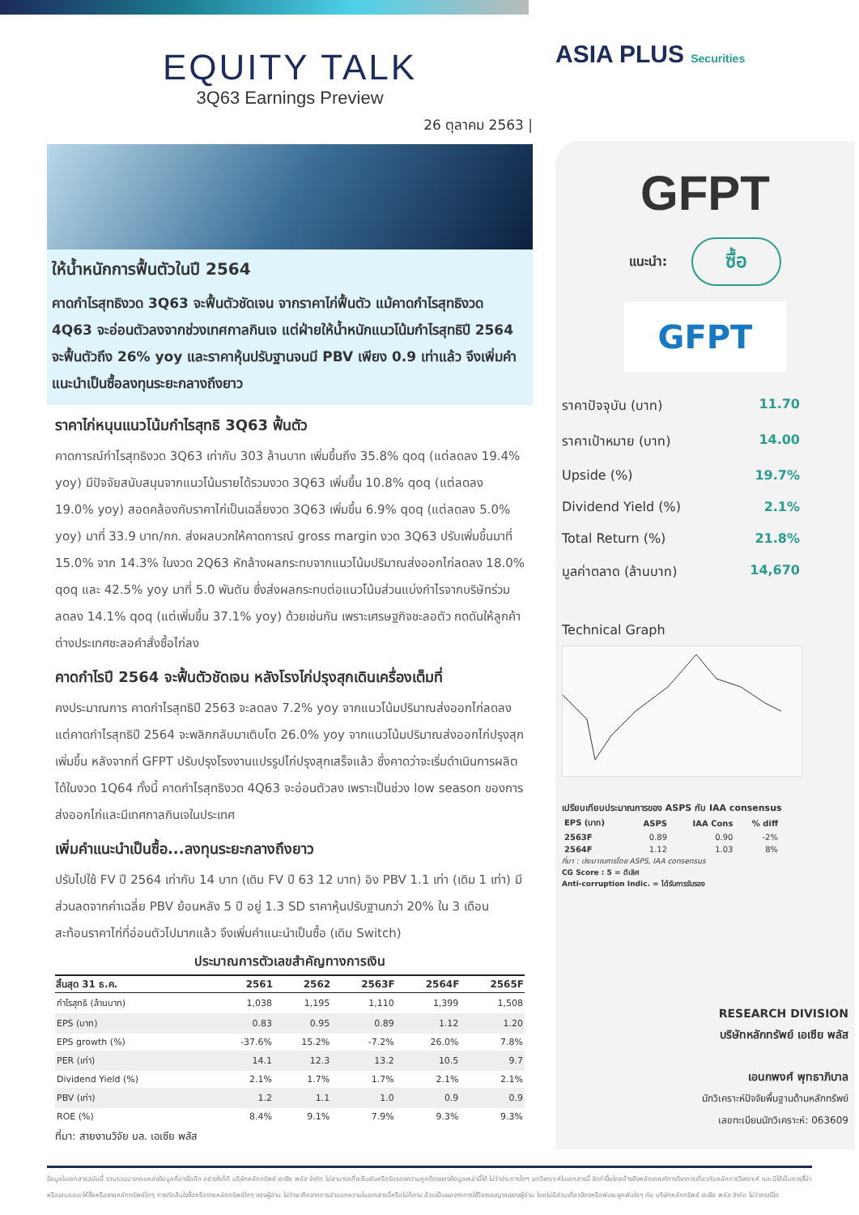EQUITY TALK
3Q63 Earnings Preview
26 ตุลาคม 2563 |
ให้น้ำหนักการฟื้นตัวในปี 2564
คาดกำไรสุทธิงวด 3Q63 จะฟื้นตัวชัดเจน จากราคาไก่ฟื้นตัว แม้คาดกำไรสุทธิงวด 4Q63 จะอ่อนตัวลงจากช่วงเทศกาลกินเจ แต่ฝ่ายให้น้ำหนักแนวโน้มกำไรสุทธิปี 2564 จะฟื้นตัวถึง 26% yoy และราคาหุ้นปรับฐานจนมี PBV เพียง 0.9 เท่าแล้ว จึงเพิ่มคำแนะนำเป็นซื้อลงทุนระยะกลางถึงยาว
ราคาไก่หนุนแนวโน้มกำไรสุทธิ 3Q63 ฟื้นตัว
คาดการณ์กำไรสุทธิงวด 3Q63 เท่ากับ 303 ล้านบาท เพิ่มขึ้นถึง 35.8% qoq (แต่ลดลง 19.4% yoy) มีปัจจัยสนับสนุนจากแนวโน้มรายได้รวมงวด 3Q63 เพิ่มขึ้น 10.8% qoq (แต่ลดลง 19.0% yoy) สอดคล้องกับราคาไก่เป็นเฉลี่ยงวด 3Q63 เพิ่มขึ้น 6.9% qoq (แต่ลดลง 5.0% yoy) มาที่ 33.9 บาท/กก. ส่งผลบวกให้คาดการณ์ gross margin งวด 3Q63 ปรับเพิ่มขึ้นมาที่ 15.0% จาก 14.3% ในงวด 2Q63 หักล้างผลกระทบจากแนวโน้มปริมาณส่งออกไก่ลดลง 18.0% qoq และ 42.5% yoy มาที่ 5.0 พันตัน ซึ่งส่งผลกระทบต่อแนวโน้มส่วนแบ่งกำไรจากบริษัทร่วมลดลง 14.1% qoq (แต่เพิ่มขึ้น 37.1% yoy) ด้วยเช่นกัน เพราะเศรษฐกิจชะลอตัว กดดันให้ลูกค้าต่างประเทศชะลอคำสั่งซื้อไก่ลง
คาดกำไรปี 2564 จะฟื้นตัวชัดเจน หลังโรงไก่ปรุงสุกเดินเครื่องเต็มที่
คงประมาณการ คาดกำไรสุทธิปี 2563 จะลดลง 7.2% yoy จากแนวโน้มปริมาณส่งออกไก่ลดลง แต่คาดกำไรสุทธิปี 2564 จะพลิกกลับมาเติบโต 26.0% yoy จากแนวโน้มปริมาณส่งออกไก่ปรุงสุกเพิ่มขึ้น หลังจากที่ GFPT ปรับปรุงโรงงานแปรรูปไก่ปรุงสุกเสร็จแล้ว ซึ่งคาดว่าจะเริ่มดำเนินการผลิตได้ในงวด 1Q64 ทั้งนี้ คาดกำไรสุทธิงวด 4Q63 จะอ่อนตัวลง เพราะเป็นช่วง low season ของการส่งออกไก่และมีเทศกาลกินเจในประเทศ
เพิ่มคำแนะนำเป็นซื้อ...ลงทุนระยะกลางถึงยาว
ปรับไปใช้ FV ปี 2564 เท่ากับ 14 บาท (เดิม FV ปี 63 12 บาท) อิง PBV 1.1 เท่า (เดิม 1 เท่า) มีส่วนลดจากค่าเฉลี่ย PBV ย้อนหลัง 5 ปี อยู่ 1.3 SD ราคาหุ้นปรับฐานกว่า 20% ใน 3 เดือน สะท้อนราคาไก่ที่อ่อนตัวไปมากแล้ว จึงเพิ่มคำแนะนำเป็นซื้อ (เดิม Switch)
ประมาณการตัวเลขสำคัญทางการเงิน
| สิ้นสุด 31 ธ.ค. | 2561 | 2562 | 2563F | 2564F | 2565F |
| --- | --- | --- | --- | --- | --- |
| กำไรสุทธิ (ล้านบาท) | 1,038 | 1,195 | 1,110 | 1,399 | 1,508 |
| EPS (บาท) | 0.83 | 0.95 | 0.89 | 1.12 | 1.20 |
| EPS growth (%) | -37.6% | 15.2% | -7.2% | 26.0% | 7.8% |
| PER (เท่า) | 14.1 | 12.3 | 13.2 | 10.5 | 9.7 |
| Dividend Yield (%) | 2.1% | 1.7% | 1.7% | 2.1% | 2.1% |
| PBV (เท่า) | 1.2 | 1.1 | 1.0 | 0.9 | 0.9 |
| ROE (%) | 8.4% | 9.1% | 7.9% | 9.3% | 9.3% |
ที่มา: สายงานวิจัย บล. เอเซีย พลัส
ASIA PLUS Securities
GFPT
แนะนำ: ซื้อ
GFPT
ราคาปัจจุบัน (บาท) 11.70
ราคาเป้าหมาย (บาท) 14.00
Upside (%) 19.7%
Dividend Yield (%) 2.1%
Total Return (%) 21.8%
มูลค่าตลาด (ล้านบาท) 14,670
Technical Graph
เปรียบเทียบประมาณการของ ASPS กับ IAA consensus
| EPS (บาท) | ASPS | IAA Cons | % diff |
| --- | --- | --- | --- |
| 2563F | 0.89 | 0.90 | -2% |
| 2564F | 1.12 | 1.03 | 8% |
ที่มา : ประมาณการโดย ASPS, IAA consensus
CG Score : 5 = ดีเลิศ
Anti-corruption Indic. = ได้รับการรับรอง
RESEARCH DIVISION
บริษัทหลักทรัพย์ เอเซีย พลัส
เอนกพงศ์ พุทธาภิบาล
นักวิเคราะห์ปัจจัยพื้นฐานด้านหลักทรัพย์
เลขทะเบียนนักวิเคราะห์: 063609
ข้อมูลในเอกสารฉบับนี้ รวบรวมมาจากแหล่งข้อมูลที่น่าเชื่อถือ อย่างไรก็ดี บริษัทหลักทรัพย์ เอเซีย พลัส จำกัด ไม่สามารถที่จะยืนยันหรือรับรองความถูกต้องของข้อมูลเหล่านี้ได้ ไม่ว่าประการใดๆ บทวิเคราะห์ในเอกสารนี้ จัดทำขึ้นโดยอ้างอิงหลักเกณฑ์ทางวิชาการเกี่ยวกับหลักการวิเคราะห์ และมิได้เป็นการชี้นำ หรือเสนอแนะให้ซื้อหรือขายหลักทรัพย์ใดๆ การตัดสินใจซื้อหรือขายหลักทรัพย์ใดๆ ของผู้อ่าน ไม่ว่าจะเกิดจากการอ่านบทความในเอกสารนี้หรือไม่ก็ตาม ล้วนเป็นผลจากการใช้วิจารณญาณของผู้อ่าน โดยไม่มีส่วนเกี่ยวข้องหรือพันธะผูกพันใดๆ กับ บริษัทหลักทรัพย์ เอเซีย พลัส จำกัด ไม่ว่ากรณีใด